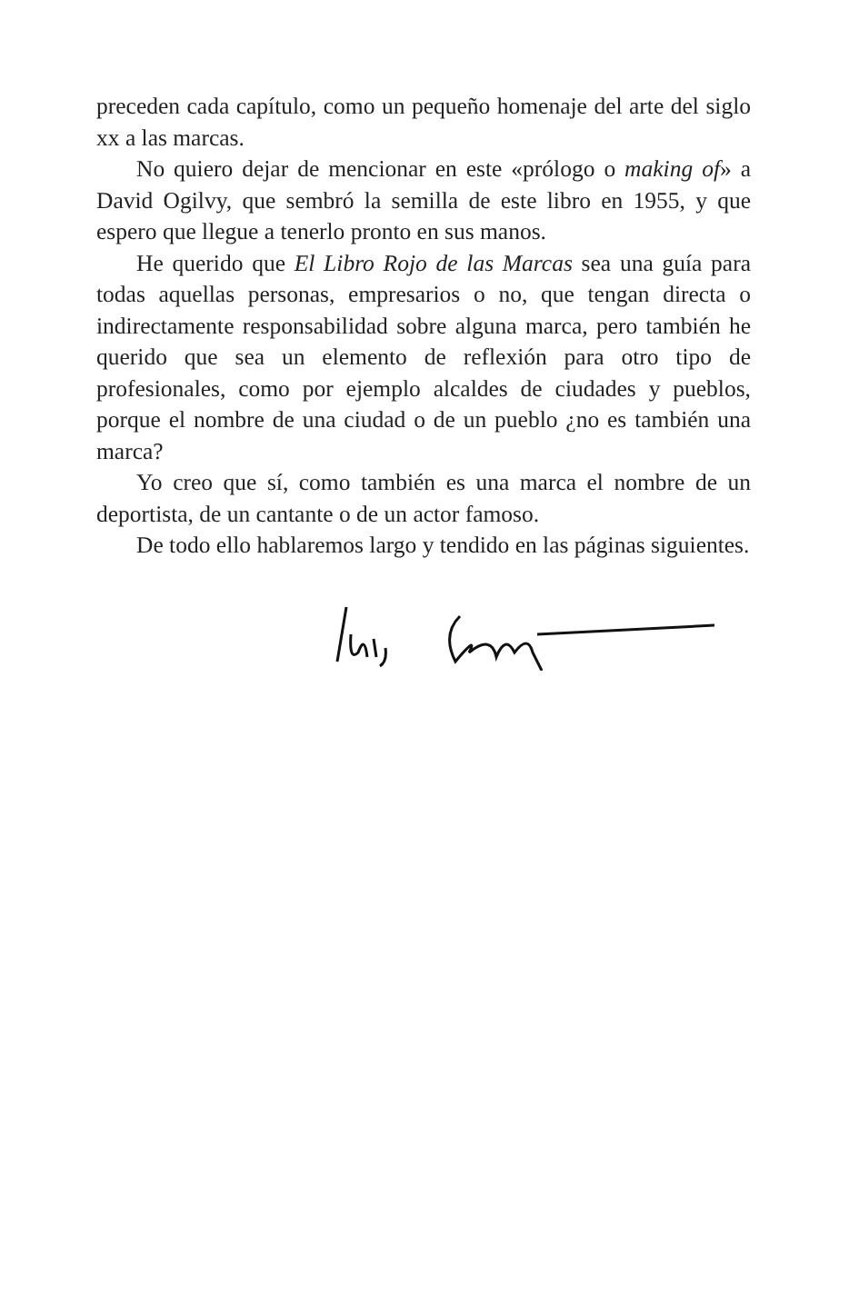preceden cada capítulo, como un pequeño homenaje del arte del siglo xx a las marcas.
No quiero dejar de mencionar en este «prólogo o making of» a David Ogilvy, que sembró la semilla de este libro en 1955, y que espero que llegue a tenerlo pronto en sus manos.
He querido que El Libro Rojo de las Marcas sea una guía para todas aquellas personas, empresarios o no, que tengan directa o indirectamente responsabilidad sobre alguna marca, pero también he querido que sea un elemento de reflexión para otro tipo de profesionales, como por ejemplo alcaldes de ciudades y pueblos, porque el nombre de una ciudad o de un pueblo ¿no es también una marca?
Yo creo que sí, como también es una marca el nombre de un deportista, de un cantante o de un actor famoso.
De todo ello hablaremos largo y tendido en las páginas siguientes.